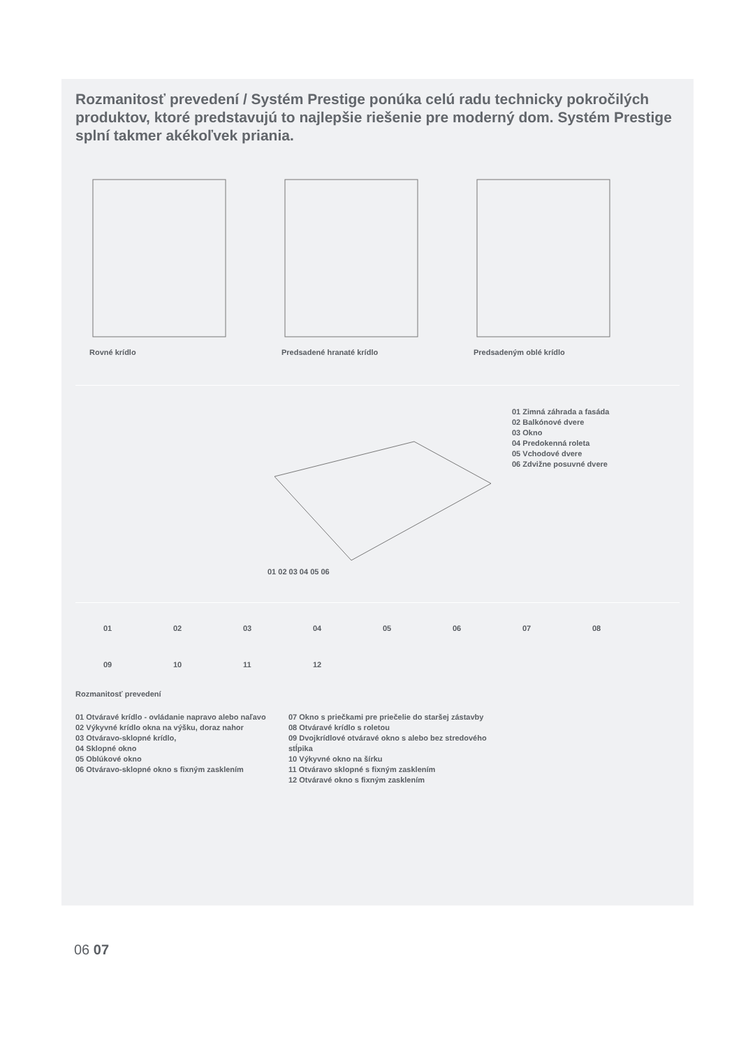Rozmanitosť prevedení / Systém Prestige ponúka celú radu technicky pokročilých produktov, ktoré predstavujú to najlepšie riešenie pre moderný dom. Systém Prestige splní takmer akékoľvek priania.
Rovné krídlo Predsadené hranaté krídlo Predsadeným oblé krídlo
01 02 03 04 05 06
01 Zimná záhrada a fasáda
02 Balkónové dvere
03 Okno
04 Predokenná roleta
05 Vchodové dvere
06 Zdvižne posuvné dvere
01
02
03
04
05
06
07
08
09
10
11
12
Rozmanitosť prevedení
01 Otváravé krídlo - ovládanie napravo alebo naľavo
02 Výkyvné krídlo okna na výšku, doraz nahor
03 Otváravo-sklopné krídlo,
04 Sklopné okno
05 Oblúkové okno
06 Otváravo-sklopné okno s fixným zasklením
07 Okno s priečkami pre priečelie do staršej zástavby
08 Otváravé krídlo s roletou
09 Dvojkrídlové otváravé okno s alebo bez stredového stĺpika
10 Výkyvné okno na šírku
11 Otváravo sklopné s fixným zasklením
12 Otváravé okno s fixným zasklením
06 07